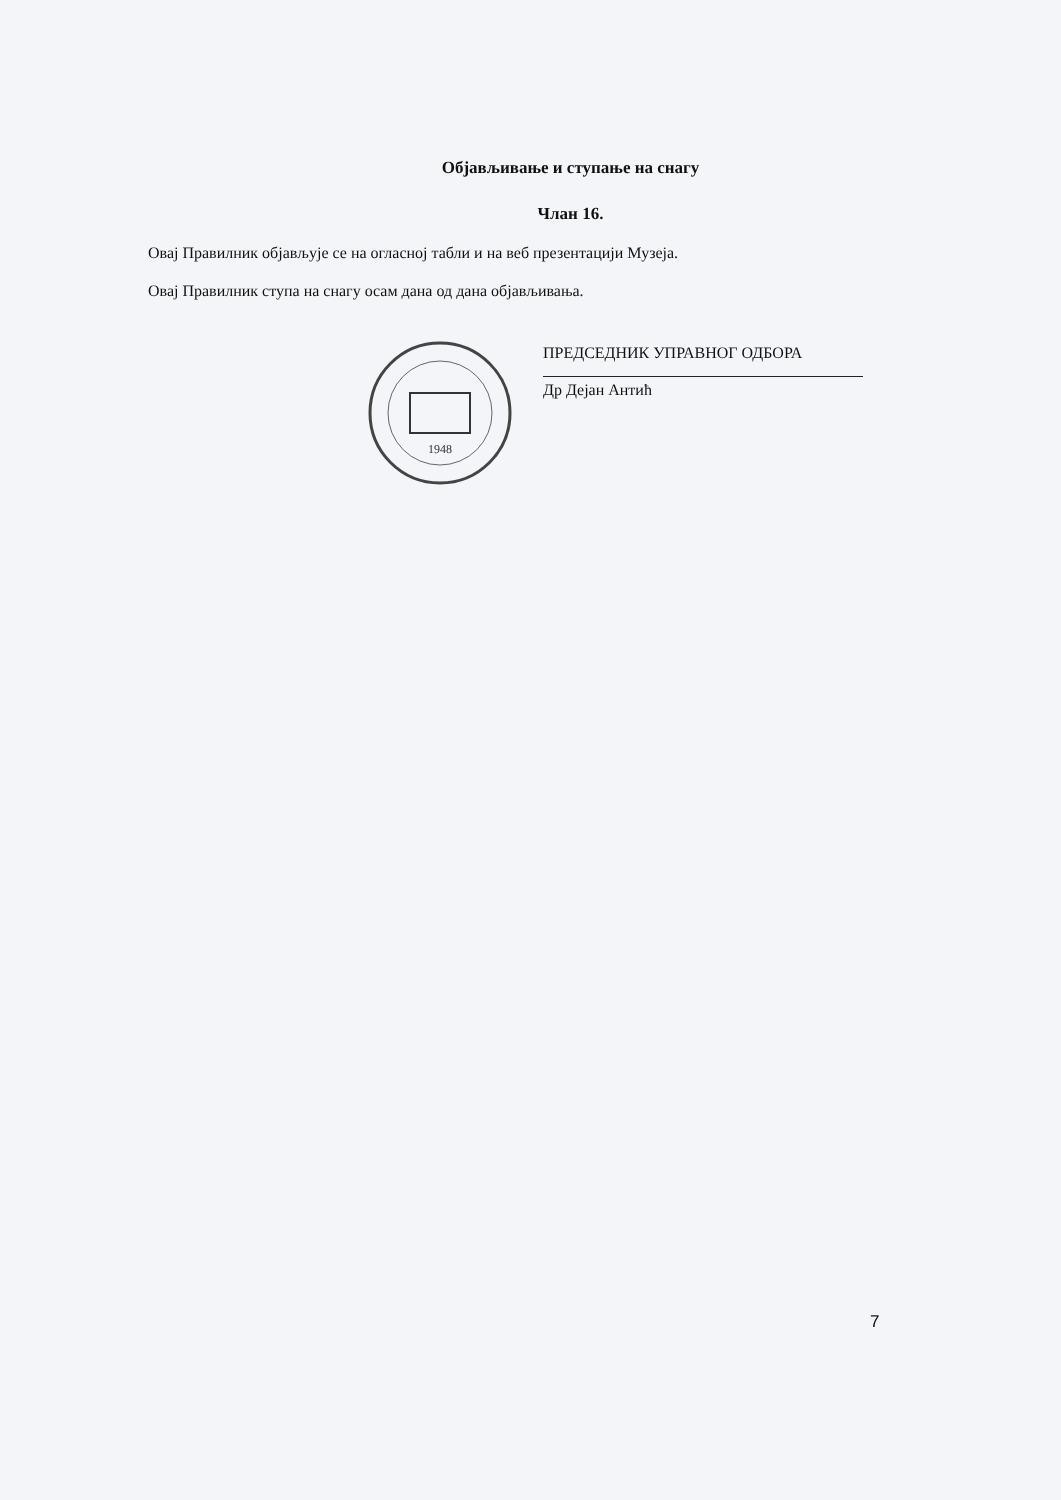Објављивање и ступање на снагу
Члан 16.
Овај Правилник објављује се на огласној табли и на веб презентацији Музеја.
Овај Правилник ступа на снагу осам дана од дана објављивања.
1948
ПРЕДСЕДНИК УПРАВНОГ ОДБОРА
Др Дејан Антић
7